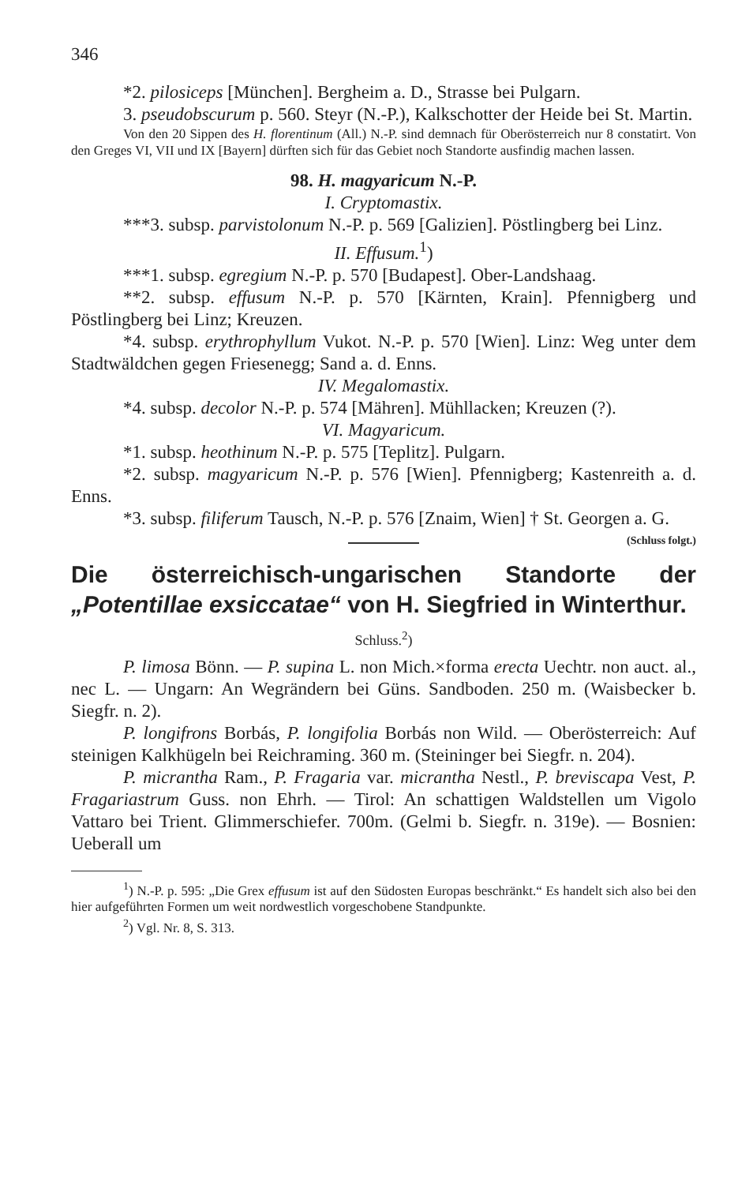346
*2. pilosiceps [München]. Bergheim a. D., Strasse bei Pulgarn.
3. pseudobscurum p. 560. Steyr (N.-P.), Kalkschotter der Heide bei St. Martin.
Von den 20 Sippen des H. florentinum (All.) N.-P. sind demnach für Oberösterreich nur 8 constatirt. Von den Greges VI, VII und IX [Bayern] dürften sich für das Gebiet noch Standorte ausfindig machen lassen.
98. H. magyaricum N.-P.
I. Cryptomastix.
***3. subsp. parvistolonum N.-P. p. 569 [Galizien]. Pöstlingberg bei Linz.
II. Effusum.<sup>1</sup>)
***1. subsp. egregium N.-P. p. 570 [Budapest]. Ober-Landshaag.
**2. subsp. effusum N.-P. p. 570 [Kärnten, Krain]. Pfennigberg und Pöstlingberg bei Linz; Kreuzen.
*4. subsp. erythrophyllum Vukot. N.-P. p. 570 [Wien]. Linz: Weg unter dem Stadtwäldchen gegen Friesenegg; Sand a. d. Enns.
IV. Megalomastix.
*4. subsp. decolor N.-P. p. 574 [Mähren]. Mühllacken; Kreuzen (?).
VI. Magyaricum.
*1. subsp. heothinum N.-P. p. 575 [Teplitz]. Pulgarn.
*2. subsp. magyaricum N.-P. p. 576 [Wien]. Pfennigberg; Kastenreith a. d. Enns.
*3. subsp. filiferum Tausch, N.-P. p. 576 [Znaim, Wien] † St. Georgen a. G. (Schluss folgt.)
Die österreichisch-ungarischen Standorte der „Potentillae exsiccatae“ von H. Siegfried in Winterthur.
Schluss.<sup>2</sup>)
P. limosa Bönn. — P. supina L. non Mich.×forma erecta Uechtr. non auct. al., nec L. — Ungarn: An Wegrändern bei Güns. Sandboden. 250 m. (Waisbecker b. Siegfr. n. 2).
P. longifrons Borbás, P. longifolia Borbás non Wild. — Oberösterreich: Auf steinigen Kalkhügeln bei Reichraming. 360 m. (Steininger bei Siegfr. n. 204).
P. micrantha Ram., P. Fragaria var. micrantha Nestl., P. breviscapa Vest, P. Fragariastrum Guss. non Ehrh. — Tirol: An schattigen Waldstellen um Vigolo Vattaro bei Trient. Glimmerschiefer. 700m. (Gelmi b. Siegfr. n. 319e). — Bosnien: Ueberall um
<sup>1</sup>) N.-P. p. 595: „Die Grex effusum ist auf den Südosten Europas beschränkt.“ Es handelt sich also bei den hier aufgeführten Formen um weit nordwestlich vorgeschobene Standpunkte.
<sup>2</sup>) Vgl. Nr. 8, S. 313.